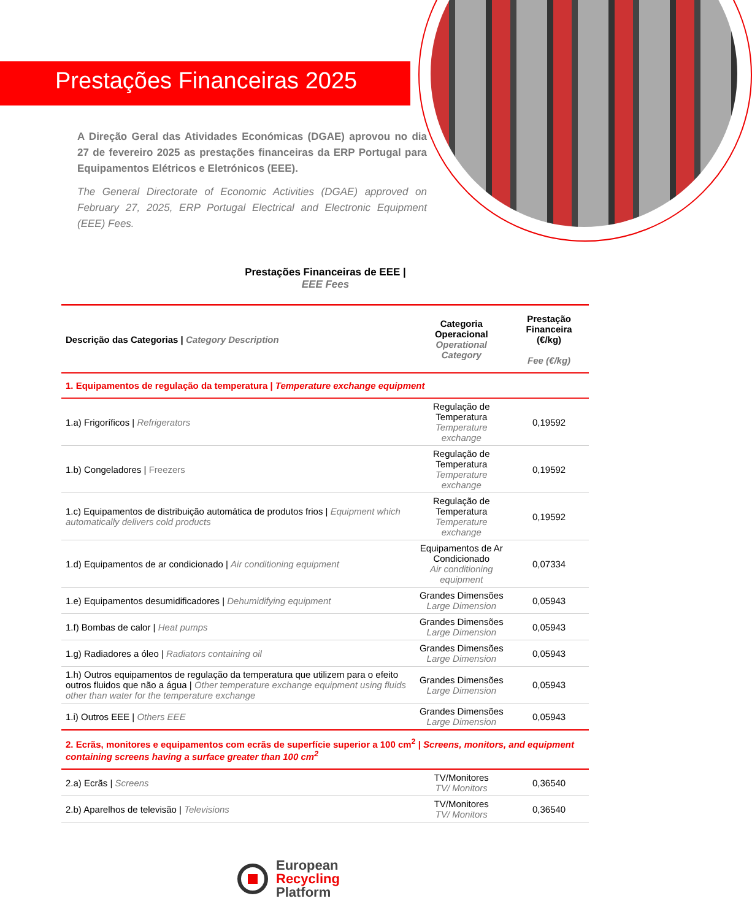Prestações Financeiras 2025
A Direção Geral das Atividades Económicas (DGAE) aprovou no dia 27 de fevereiro 2025 as prestações financeiras da ERP Portugal para Equipamentos Elétricos e Eletrónicos (EEE).
The General Directorate of Economic Activities (DGAE) approved on February 27, 2025, ERP Portugal Electrical and Electronic Equipment (EEE) Fees.
Prestações Financeiras de EEE |
EEE Fees
| Descrição das Categorias / Category Description | Categoria Operacional Operational Category | Prestação Financeira (€/kg) Fee (€/kg) |
| --- | --- | --- |
| 1. Equipamentos de regulação da temperatura / Temperature exchange equipment | | |
| 1.a) Frigoríficos / Refrigerators | Regulação de Temperatura Temperature exchange | 0,19592 |
| 1.b) Congeladores / Freezers | Regulação de Temperatura Temperature exchange | 0,19592 |
| 1.c) Equipamentos de distribuição automática de produtos frios / Equipment which automatically delivers cold products | Regulação de Temperatura Temperature exchange | 0,19592 |
| 1.d) Equipamentos de ar condicionado / Air conditioning equipment | Equipamentos de Ar Condicionado Air conditioning equipment | 0,07334 |
| 1.e) Equipamentos desumidificadores / Dehumidifying equipment | Grandes Dimensões Large Dimension | 0,05943 |
| 1.f) Bombas de calor / Heat pumps | Grandes Dimensões Large Dimension | 0,05943 |
| 1.g) Radiadores a óleo / Radiators containing oil | Grandes Dimensões Large Dimension | 0,05943 |
| 1.h) Outros equipamentos de regulação da temperatura que utilizem para o efeito outros fluidos que não a água / Other temperature exchange equipment using fluids other than water for the temperature exchange | Grandes Dimensões Large Dimension | 0,05943 |
| 1.i) Outros EEE / Others EEE | Grandes Dimensões Large Dimension | 0,05943 |
| 2. Ecrãs, monitores e equipamentos com ecrãs de superfície superior a 100 cm<sup>2</sup> / Screens, monitors, and equipment containing screens having a surface greater than 100 cm<sup>2</sup> | | |
| 2.a) Ecrãs / Screens | TV/Monitores TV/ Monitors | 0,36540 |
| 2.b) Aparelhos de televisão / Televisions | TV/Monitores TV/ Monitors | 0,36540 |
European
Recycling
Platform